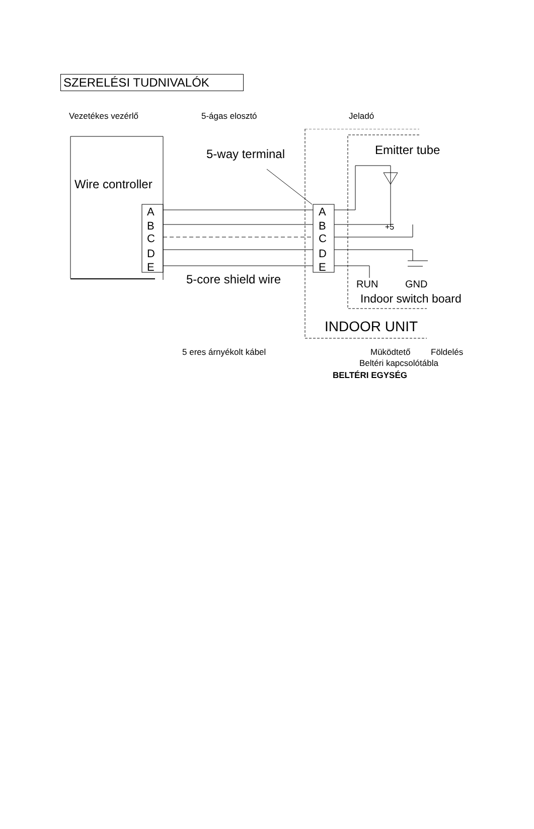SZERELÉSI TUDNIVALÓK
Vezetékes vezérlő 5-ágas elosztó Jeladó
Wire controller
5-way terminal
Emitter tube
5-core shield wire
RUN
GND
Indoor switch board
INDOOR UNIT
+5
A
B
C
D
E
A
B
C
D
E
5 eres árnyékolt kábel Müködtető Földelés
Beltéri kapcsolótábla
BELTÉRI EGYSÉG